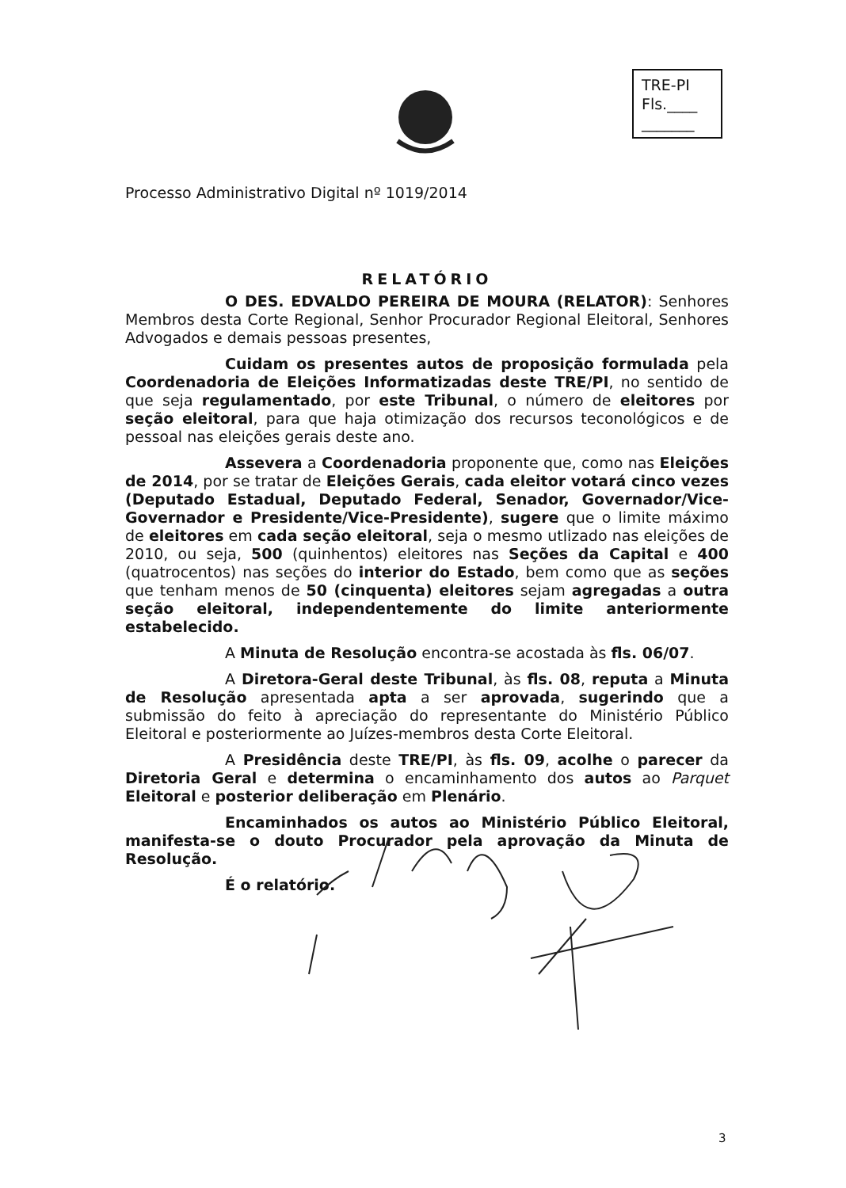TRE-PI
Fls.____
_______
Processo Administrativo Digital nº 1019/2014
RELATÓRIO
O DES. EDVALDO PEREIRA DE MOURA (RELATOR): Senhores Membros desta Corte Regional, Senhor Procurador Regional Eleitoral, Senhores Advogados e demais pessoas presentes,
Cuidam os presentes autos de proposição formulada pela Coordenadoria de Eleições Informatizadas deste TRE/PI, no sentido de que seja regulamentado, por este Tribunal, o número de eleitores por seção eleitoral, para que haja otimização dos recursos teconológicos e de pessoal nas eleições gerais deste ano.
Assevera a Coordenadoria proponente que, como nas Eleições de 2014, por se tratar de Eleições Gerais, cada eleitor votará cinco vezes (Deputado Estadual, Deputado Federal, Senador, Governador/Vice-Governador e Presidente/Vice-Presidente), sugere que o limite máximo de eleitores em cada seção eleitoral, seja o mesmo utlizado nas eleições de 2010, ou seja, 500 (quinhentos) eleitores nas Seções da Capital e 400 (quatrocentos) nas seções do interior do Estado, bem como que as seções que tenham menos de 50 (cinquenta) eleitores sejam agregadas a outra seção eleitoral, independentemente do limite anteriormente estabelecido.
A Minuta de Resolução encontra-se acostada às fls. 06/07.
A Diretora-Geral deste Tribunal, às fls. 08, reputa a Minuta de Resolução apresentada apta a ser aprovada, sugerindo que a submissão do feito à apreciação do representante do Ministério Público Eleitoral e posteriormente ao Juízes-membros desta Corte Eleitoral.
A Presidência deste TRE/PI, às fls. 09, acolhe o parecer da Diretoria Geral e determina o encaminhamento dos autos ao Parquet Eleitoral e posterior deliberação em Plenário.
Encaminhados os autos ao Ministério Público Eleitoral, manifesta-se o douto Procurador pela aprovação da Minuta de Resolução.
É o relatório.
3